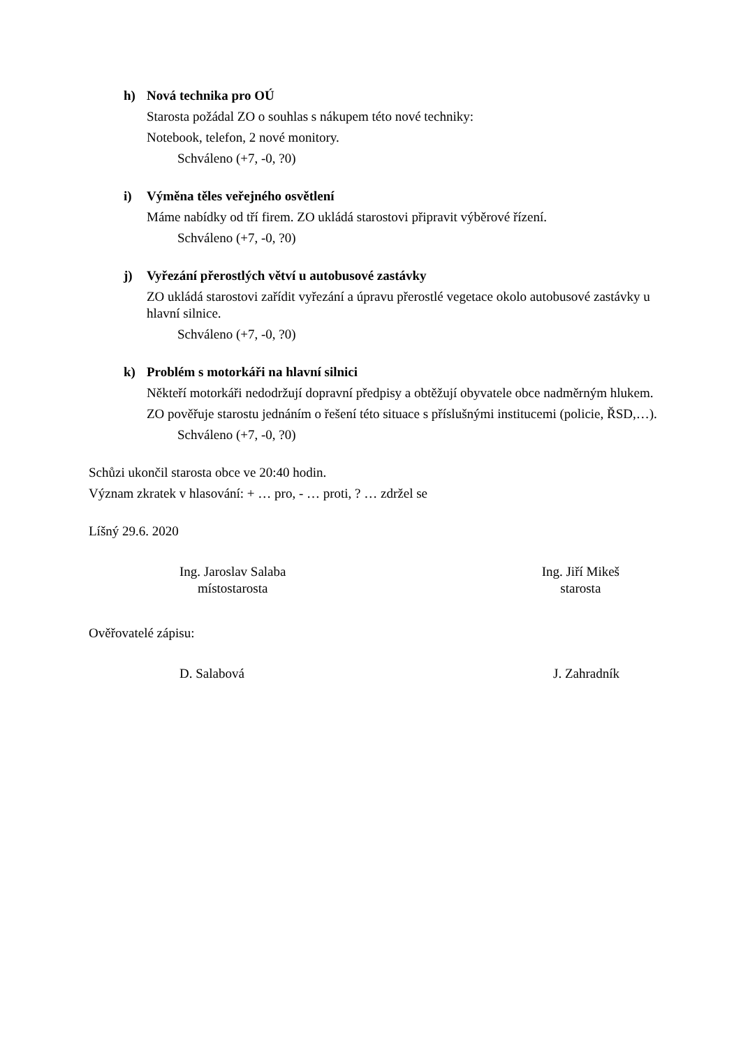h) Nová technika pro OÚ
Starosta požádal ZO o souhlas s nákupem této nové techniky:
Notebook, telefon, 2 nové monitory.
Schváleno (+7, -0, ?0)
i) Výměna těles veřejného osvětlení
Máme nabídky od tří firem. ZO ukládá starostovi připravit výběrové řízení.
Schváleno (+7, -0, ?0)
j) Vyřezání přerostlých větví u autobusové zastávky
ZO ukládá starostovi zařídit vyřezání a úpravu přerostlé vegetace okolo autobusové zastávky u hlavní silnice.
Schváleno (+7, -0, ?0)
k) Problém s motorkáři na hlavní silnici
Někteří motorkáři nedodržují dopravní předpisy a obtěžují obyvatele obce nadměrným hlukem.
ZO pověřuje starostu jednáním o řešení této situace s příslušnými institucemi (policie, ŘSD,…).
Schváleno (+7, -0, ?0)
Schůzi ukončil starosta obce ve 20:40 hodin.
Význam zkratek v hlasování: + … pro, - … proti, ? … zdržel se
Líšný 29.6. 2020
Ing. Jaroslav Salaba
místostarosta
Ing. Jiří Mikeš
starosta
Ověřovatelé zápisu:
D. Salabová J. Zahradník